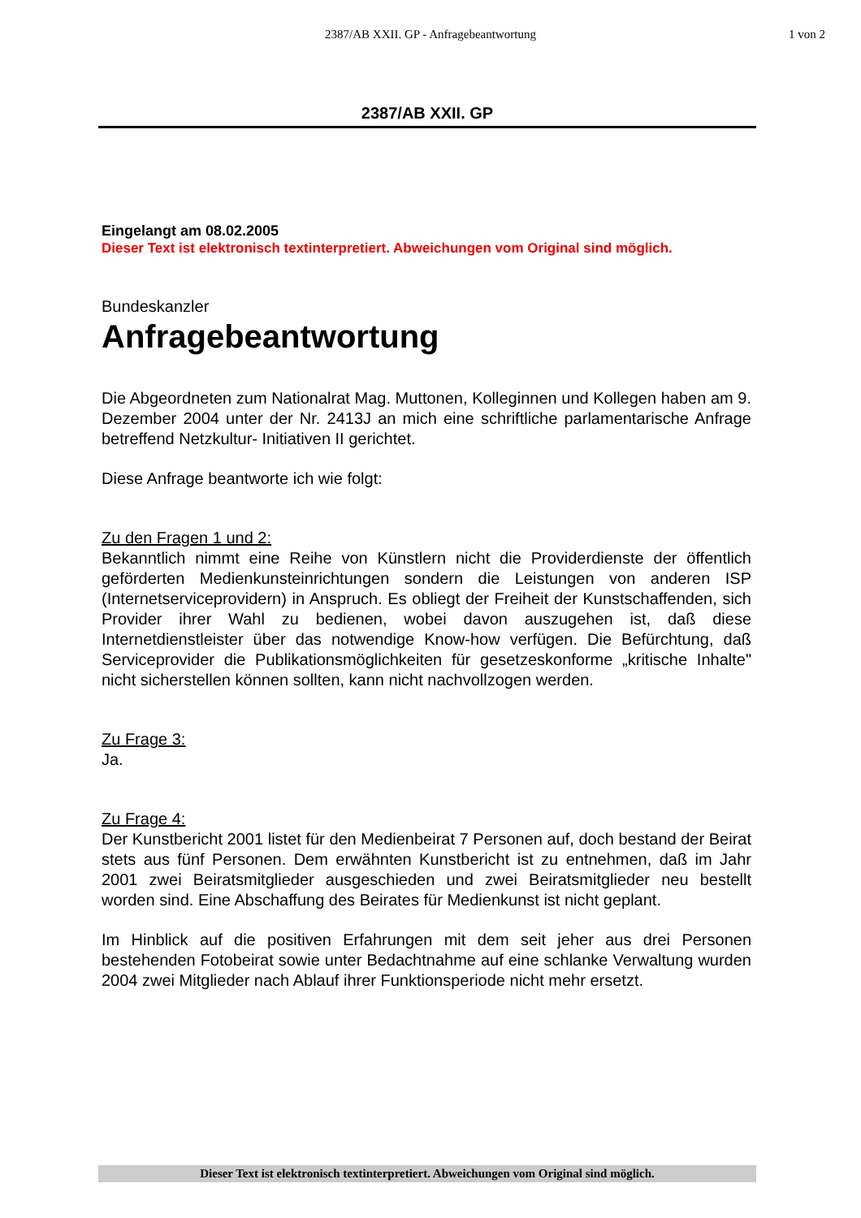2387/AB XXII. GP - Anfragebeantwortung
1 von 2
2387/AB XXII. GP
Eingelangt am 08.02.2005
Dieser Text ist elektronisch textinterpretiert. Abweichungen vom Original sind möglich.
Bundeskanzler
Anfragebeantwortung
Die Abgeordneten zum Nationalrat Mag. Muttonen, Kolleginnen und Kollegen haben am 9. Dezember 2004 unter der Nr. 2413J an mich eine schriftliche parlamentarische Anfrage betreffend Netzkultur- Initiativen II gerichtet.
Diese Anfrage beantworte ich wie folgt:
Zu den Fragen 1 und 2:
Bekanntlich nimmt eine Reihe von Künstlern nicht die Providerdienste der öffentlich geförderten Medienkunsteinrichtungen sondern die Leistungen von anderen ISP (Internetserviceprovidern) in Anspruch. Es obliegt der Freiheit der Kunstschaffenden, sich Provider ihrer Wahl zu bedienen, wobei davon auszugehen ist, daß diese Internetdienstleister über das notwendige Know-how verfügen. Die Befürchtung, daß Serviceprovider die Publikationsmöglichkeiten für gesetzeskonforme „kritische Inhalte" nicht sicherstellen können sollten, kann nicht nachvollzogen werden.
Zu Frage 3:
Ja.
Zu Frage 4:
Der Kunstbericht 2001 listet für den Medienbeirat 7 Personen auf, doch bestand der Beirat stets aus fünf Personen. Dem erwähnten Kunstbericht ist zu entnehmen, daß im Jahr 2001 zwei Beiratsmitglieder ausgeschieden und zwei Beiratsmitglieder neu bestellt worden sind. Eine Abschaffung des Beirates für Medienkunst ist nicht geplant.
Im Hinblick auf die positiven Erfahrungen mit dem seit jeher aus drei Personen bestehenden Fotobeirat sowie unter Bedachtnahme auf eine schlanke Verwaltung wurden 2004 zwei Mitglieder nach Ablauf ihrer Funktionsperiode nicht mehr ersetzt.
Dieser Text ist elektronisch textinterpretiert. Abweichungen vom Original sind möglich.